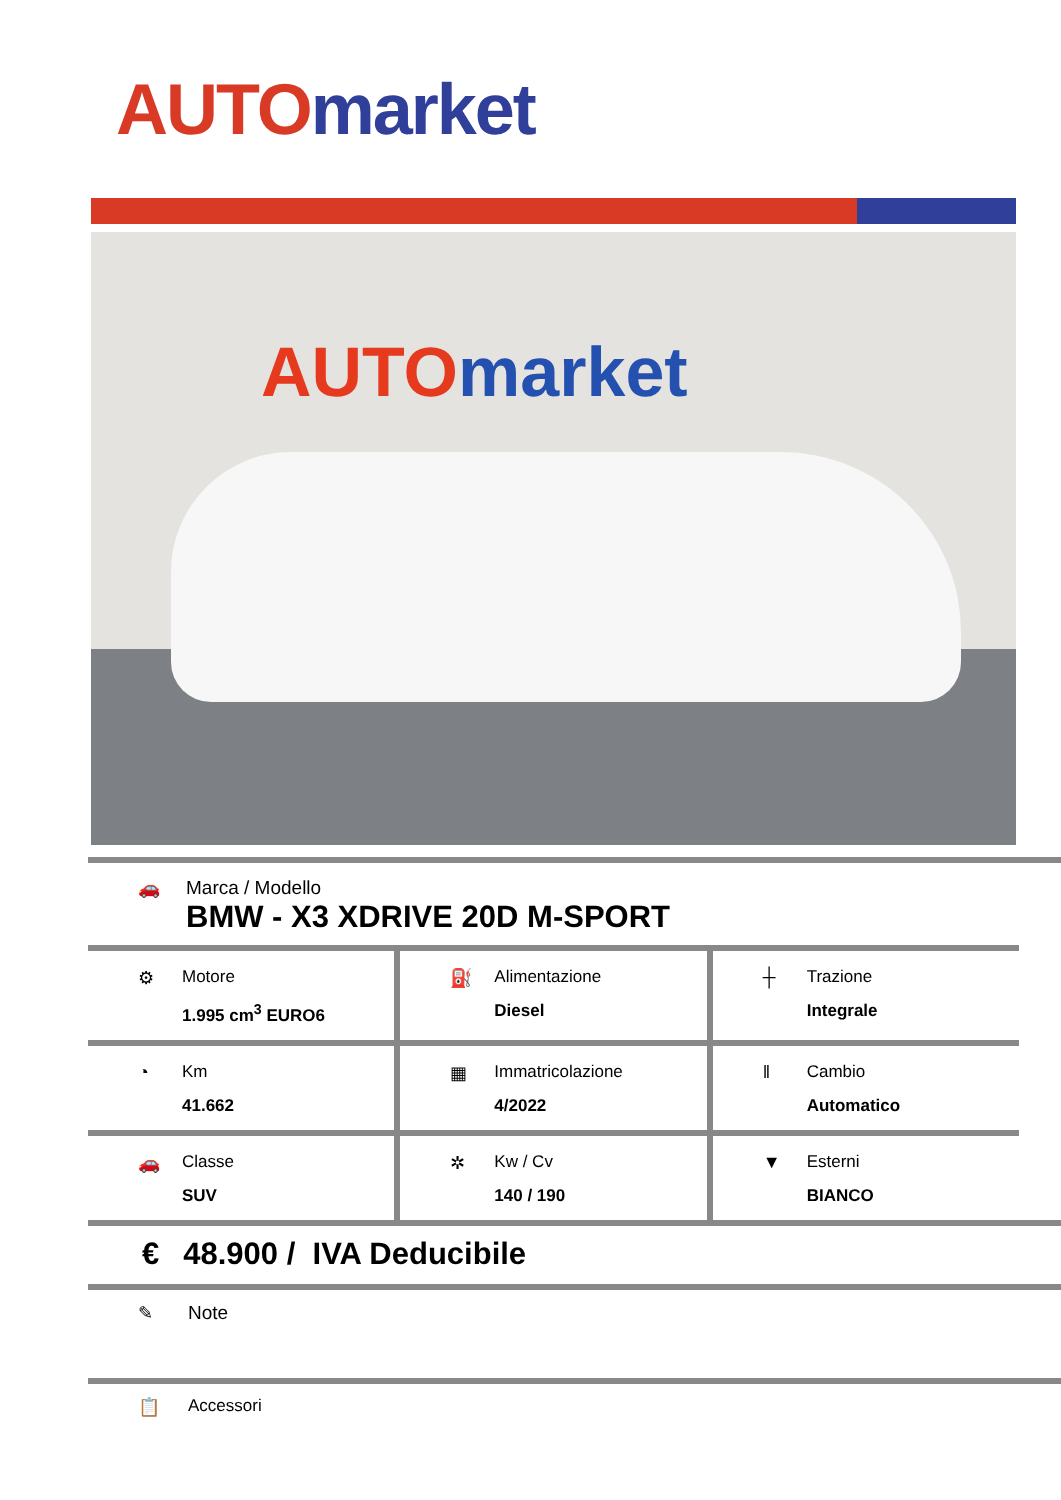AUTO market
AUTO market
🚗 Marca / Modello
BMW - X3 XDRIVE 20D M-SPORT
⚙ Motore
1.995 cm<sup>3</sup> EURO6
⛽ Alimentazione
Diesel
┼ Trazione
Integrale
◔ Km
41.662
▦ Immatricolazione
4/2022
ǁ Cambio
Automatico
🚗 Classe
SUV
✲ Kw / Cv
140 / 190
▼ Esterni
BIANCO
€ 48.900 / IVA Deducibile
✎ Note
📋 Accessori